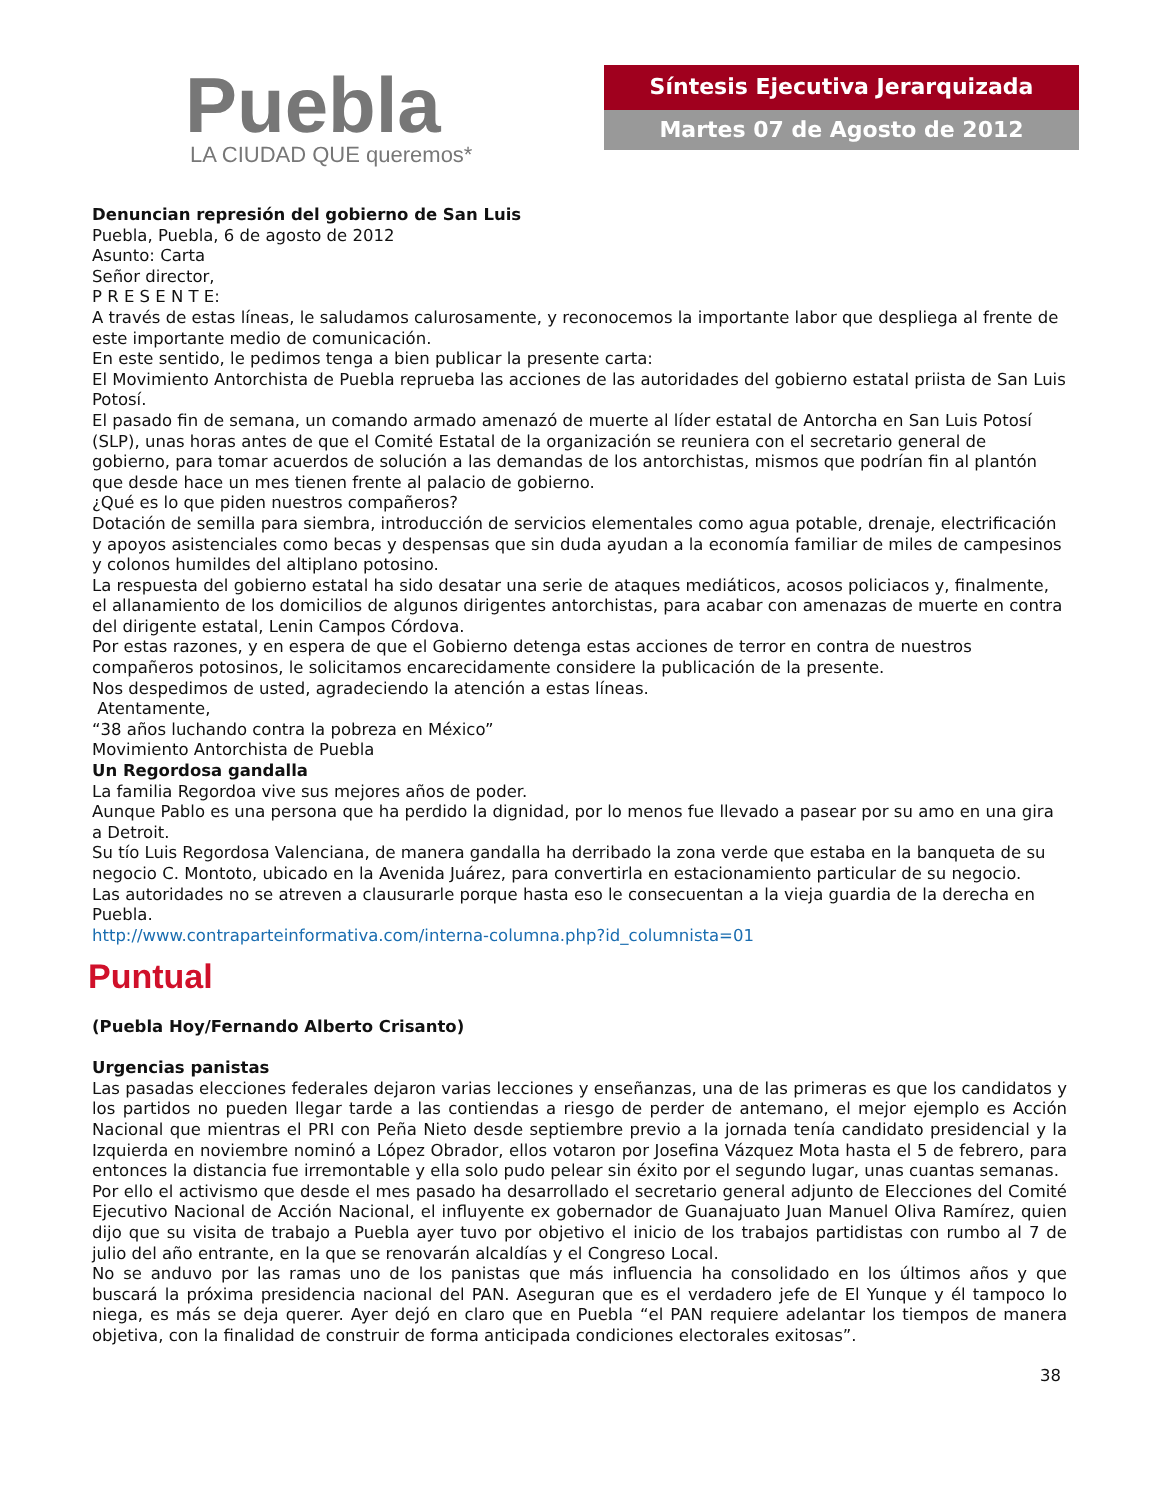Puebla
LA CIUDAD QUE queremos*
Síntesis Ejecutiva Jerarquizada
Martes 07 de Agosto de 2012
Denuncian represión del gobierno de San Luis
Puebla, Puebla, 6 de agosto de 2012
Asunto: Carta
Señor director,
P R E S E N T E:
A través de estas líneas, le saludamos calurosamente, y reconocemos la importante labor que despliega al frente de este importante medio de comunicación.
En este sentido, le pedimos tenga a bien publicar la presente carta:
El Movimiento Antorchista de Puebla reprueba las acciones de las autoridades del gobierno estatal priista de San Luis Potosí.
El pasado fin de semana, un comando armado amenazó de muerte al líder estatal de Antorcha en San Luis Potosí (SLP), unas horas antes de que el Comité Estatal de la organización se reuniera con el secretario general de gobierno, para tomar acuerdos de solución a las demandas de los antorchistas, mismos que podrían fin al plantón que desde hace un mes tienen frente al palacio de gobierno.
¿Qué es lo que piden nuestros compañeros?
Dotación de semilla para siembra, introducción de servicios elementales como agua potable, drenaje, electrificación y apoyos asistenciales como becas y despensas que sin duda ayudan a la economía familiar de miles de campesinos y colonos humildes del altiplano potosino.
La respuesta del gobierno estatal ha sido desatar una serie de ataques mediáticos, acosos policiacos y, finalmente, el allanamiento de los domicilios de algunos dirigentes antorchistas, para acabar con amenazas de muerte en contra del dirigente estatal, Lenin Campos Córdova.
Por estas razones, y en espera de que el Gobierno detenga estas acciones de terror en contra de nuestros compañeros potosinos, le solicitamos encarecidamente considere la publicación de la presente.
Nos despedimos de usted, agradeciendo la atención a estas líneas.
Atentamente,
“38 años luchando contra la pobreza en México”
Movimiento Antorchista de Puebla
Un Regordosa gandalla
La familia Regordoa vive sus mejores años de poder.
Aunque Pablo es una persona que ha perdido la dignidad, por lo menos fue llevado a pasear por su amo en una gira a Detroit.
Su tío Luis Regordosa Valenciana, de manera gandalla ha derribado la zona verde que estaba en la banqueta de su negocio C. Montoto, ubicado en la Avenida Juárez, para convertirla en estacionamiento particular de su negocio.
Las autoridades no se atreven a clausurarle porque hasta eso le consecuentan a la vieja guardia de la derecha en Puebla.
http://www.contraparteinformativa.com/interna-columna.php?id_columnista=01
Puntual
(Puebla Hoy/Fernando Alberto Crisanto)
Urgencias panistas
Las pasadas elecciones federales dejaron varias lecciones y enseñanzas, una de las primeras es que los candidatos y los partidos no pueden llegar tarde a las contiendas a riesgo de perder de antemano, el mejor ejemplo es Acción Nacional que mientras el PRI con Peña Nieto desde septiembre previo a la jornada tenía candidato presidencial y la Izquierda en noviembre nominó a López Obrador, ellos votaron por Josefina Vázquez Mota hasta el 5 de febrero, para entonces la distancia fue irremontable y ella solo pudo pelear sin éxito por el segundo lugar, unas cuantas semanas.
Por ello el activismo que desde el mes pasado ha desarrollado el secretario general adjunto de Elecciones del Comité Ejecutivo Nacional de Acción Nacional, el influyente ex gobernador de Guanajuato Juan Manuel Oliva Ramírez, quien dijo que su visita de trabajo a Puebla ayer tuvo por objetivo el inicio de los trabajos partidistas con rumbo al 7 de julio del año entrante, en la que se renovarán alcaldías y el Congreso Local.
No se anduvo por las ramas uno de los panistas que más influencia ha consolidado en los últimos años y que buscará la próxima presidencia nacional del PAN. Aseguran que es el verdadero jefe de El Yunque y él tampoco lo niega, es más se deja querer. Ayer dejó en claro que en Puebla “el PAN requiere adelantar los tiempos de manera objetiva, con la finalidad de construir de forma anticipada condiciones electorales exitosas”.
38